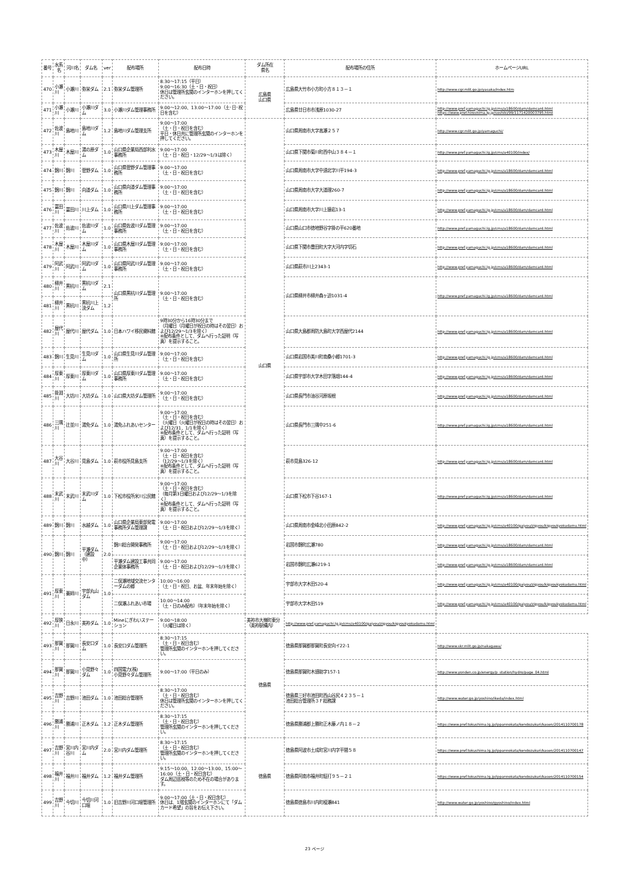| 番号 | 水系名 | 河川名 | ダム名 | ver | 配布場所 | 配布日時 | ダム所在 県名 | 配布場所の住所 | ホームページURL |
| --- | --- | --- | --- | --- | --- | --- | --- | --- | --- |
| 470 | 小瀬川 | 小瀬川 | 弥栄ダム | 2.1 | 弥栄ダム管理所 | 8:30～17:15（平日） 9:00～16:30（土・日・祝日） 休日は管理所玄関のインターホンを押してください。 | 広島県 山口県 | 広島県大竹市小方町小方８１３－１ | http://www.cgr.mlit.go.jp/yasaka/index.htm |
| 471 | 小瀬川 | 小瀬川 | 小瀬川ダム | 3.0 | 小瀬川ダム管理事務所 | 9:00～12:00、13:00～17:00（土･日･祝日を含む） | | 広島県廿日市市浅原1030-27 | http://www.pref.yamaguchi.lg.jp/cms/a18600/dam/damcard.html https://www.pref.hiroshima.lg.jp/soshiki/99/1171420003795.html |
| 472 | 佐波川 | 島地川 | 島地川ダム | 1.2 | 島地川ダム管理支所 | 9:00～17:00 （土・日・祝日を含む） 平日・休日共に管理所玄関のインターホンを押してください。 | 山口県 | 山口県周南市大字高瀬２５７ | http://www.cgr.mlit.go.jp/yamaguchi/ |
| 473 | 木屋川 | 木屋川 | 湯の原ダム | 1.0 | 山口県企業局西部利水事務所 | 9:00～17:00 （土・日・祝日・12/29～1/3は除く） | | 山口県下関市菊川町西中山３８４－１ | http://www.pref.yamaguchi.lg.jp/cms/a40100/index/ |
| 474 | 錦川 | 錦川 | 菅野ダム | 1.0 | 山口県菅野ダム管理事務所 | 9:00～17:00 （土・日・祝日を含む） | | 山口県周南市大字中須北字川平194-3 | http://www.pref.yamaguchi.lg.jp/cms/a18600/dam/damcard.html |
| 475 | 錦川 | 錦川 | 向道ダム | 1.0 | 山口県向道ダム管理事務所 | 9:00～17:00 （土・日・祝日を含む） | | 山口県周南市大字大道理260-7 | http://www.pref.yamaguchi.lg.jp/cms/a18600/dam/damcard.html |
| 476 | 富田川 | 富田川 | 川上ダム | 1.0 | 山口県川上ダム管理事務所 | 9:00～17:00 （土・日・祝日を含む） | | 山口県周南市大字川上猿岩13-1 | http://www.pref.yamaguchi.lg.jp/cms/a18600/dam/damcard.html |
| 477 | 佐波川 | 佐波川 | 佐波川ダム | 1.0 | 山口県佐波川ダム管理事務所 | 9:00～17:00 （土・日・祝日を含む） | | 山口県山口市徳地野谷字掛の平620番地 | http://www.pref.yamaguchi.lg.jp/cms/a18600/dam/damcard.html |
| 478 | 木屋川 | 木屋川 | 木屋川ダム | 1.0 | 山口県木屋川ダム管理事務所 | 9:00～17:00 （土・日・祝日を含む） | | 山口県下関市豊田町大字大河内字切石 | http://www.pref.yamaguchi.lg.jp/cms/a18600/dam/damcard.html |
| 479 | 阿武川 | 阿武川 | 阿武川ダム | 1.0 | 山口県阿武川ダム管理事務所 | 9:00～17:00 （土・日・祝日を含む） | | 山口県萩市川上2343-1 | http://www.pref.yamaguchi.lg.jp/cms/a18600/dam/damcard.html |
| 480 | 柳井川 | 黒杭川 | 黒杭川ダム | 2.1 | 山口県黒杭川ダム管理所 | 9:00～17:00 （土・日・祝日を含む） | | 山口県柳井市柳井森ヶ迫1031-4 | http://www.pref.yamaguchi.lg.jp/cms/a18600/dam/damcard.html |
| 481 | 柳井川 | 黒杭川 | 黒杭川上流ダム | 1.2 | | | | | |
| 482 | 屋代川 | 屋代川 | 屋代ダム | 1.0 | 日本ハワイ移民資料館 | 9時30分から16時30分まで （月曜日（月曜日が祝日の時はその翌日）および12/29～1/3を除く） ※配布条件として、ダムへ行った証明（写真）を提示すること。 | | 山口県大島郡周防大島町大字西屋代2144 | http://www.pref.yamaguchi.lg.jp/cms/a18600/dam/damcard.html |
| 483 | 錦川 | 生見川 | 生見川ダム | 1.0 | 山口県生見川ダム管理所 | 9:00～17:00 （土・日・祝日を含む） | | 山口県岩国市美川町南桑小郷1701-3 | http://www.pref.yamaguchi.lg.jp/cms/a18600/dam/damcard.html |
| 484 | 厚東川 | 厚東川 | 厚東川ダム | 1.0 | 山口県厚東川ダム管理事務所 | 9:00～17:00 （土・日・祝日を含む） | | 山口県宇部市大字木田字落畑144-4 | http://www.pref.yamaguchi.lg.jp/cms/a18600/dam/damcard.html |
| 485 | 掛淵川 | 大坊川 | 大坊ダム | 1.0 | 山口県大坊ダム管理所 | 9:00～17:00 （土・日・祝日を含む） | | 山口県長門市油谷河原坂根 | http://www.pref.yamaguchi.lg.jp/cms/a18600/dam/damcard.html |
| 486 | 三隅川 | 辻並川 | 湯免ダム | 1.0 | 湯免ふれあいセンター | 9:00～17:00 （土・日・祝日を含む） （火曜日（火曜日が祝日の時はその翌日）および12/31、1/1を除く） ※配布条件として、ダムへ行った証明（写真）を提示すること。 | | 山口県長門市三隅中251-6 | http://www.pref.yamaguchi.lg.jp/cms/a18600/dam/damcard.html |
| 487 | 大谷川 | 大谷川 | 見島ダム | 1.0 | 萩市役所見島支所 | 9:00～17:00 （土・日・祝日を含む） （12/29～1/3を除く） ※配布条件として、ダムへ行った証明（写真）を提示すること。 | | 萩市見島326-12 | http://www.pref.yamaguchi.lg.jp/cms/a18600/dam/damcard.html |
| 488 | 末武川 | 末武川 | 末武川ダム | 1.0 | 下松市役所米川公民館 | 9:00～17:00 （土・日・祝日を含む） （毎月第3日曜日および12/29～1/3を除く） ※配布条件として、ダムへ行った証明（写真）を提示すること。 | | 山口県下松市下谷167-1 | http://www.pref.yamaguchi.lg.jp/cms/a18600/dam/damcard.html |
| 489 | 錦川 | 錦川 | 水越ダム | 1.0 | 山口県企業局東部発電事務所ダム管理課 | 9:00～17:00 （土・日・祝日および12/29～1/3を除く） | | 山口県周南市金峰北小田原842-2 | http://www.pref.yamaguchi.lg.jp/cms/a40100/gaiyou/zigyou/kigyoukyokudamu.html |
| 490 | 錦川 | 錦川 | 平瀬ダム （建設中） | 2.0 | 錦川総合開発事務所 | 9:00～17:00 （土・日・祝日および12/29～1/3を除く） | | 岩国市錦町広瀬780 | http://www.pref.yamaguchi.lg.jp/cms/a18600/dam/damcard.html |
| | | | | | 平瀬ダム建設工事共同企業体事務所 | 9:00～17:00 （土・日・祝日および12/29～1/3を除く） | | 岩国市錦町広瀬6219-1 | http://www.pref.yamaguchi.lg.jp/cms/a18600/dam/damcard.html |
| 491 | 厚東川 | 薬師川 | 宇部丸山ダム | 1.0 | 二俣瀬地域交流センターダムの郷 | 10:00～16:00 （土・日・祝日、お盆、年末年始を除く） | | 宇部市大字木田520-4 | http://www.pref.yamaguchi.lg.jp/cms/a40100/gaiyou/zigyou/kigyoukyokudamu.html |
| | | | | | 二俣瀬ふれあい市場 | 10:00～14:00 （土・日のみ配布）（年末年始を除く） | | 宇部市大字木田519 | http://www.pref.yamaguchi.lg.jp/cms/a40100/gaiyou/zigyou/kigyoukyokudamu.html |
| 492 | 厚狭川 | 日永川 | 美祢ダム | 1.0 | Mineにぎわいステーション | 9:00～18:00 （火曜日は除く） | 美祢市大嶺町東分（美祢駅構内） | http://www.pref.yamaguchi.lg.jp/cms/a40100/gaiyou/zigyou/kigyoukyokudamu.html | |
| 493 | 那賀川 | 那賀川 | 長安口ダム | 1.0 | 長安口ダム管理所 | 8:30～17:15 （土・日・祝日含む） 管理所玄関のインターホンを押してください。 | 徳島県 | 徳島県那賀郡那賀町長安向イ22-1 | http://www.skr.mlit.go.jp/nakagawa/ |
| 494 | 那賀川 | 那賀川 | 小見野々ダム | 1.0 | 四国電力(株) 小見野々ダム管理所 | 9:00～17:00（平日のみ） | | 徳島県那賀町木頭助字157-1 | http://www.yonden.co.jp/energy/p_station/hydro/page_04.html |
| 495 | 吉野川 | 吉野川 | 池田ダム | 1.0 | 池田総合管理所 | 8:30～17:00 （土・日・祝日含む） 休日は管理所玄関のインターホンを押してください。 | | 徳島県三好市池田町西山谷尻４２３５－１ 池田総合管理所３Ｆ総務課 | http://www.water.go.jp/yoshino/ikeda/index.html |
| 496 | 勝浦川 | 勝浦川 | 正木ダム | 1.2 | 正木ダム管理所 | 8:30～17:15 （土・日・祝日含む） 管理所玄関のインターホンを押してください。 | | 徳島県勝浦郡上勝町正木藤ノ内１８－２ | https://www.pref.tokushima.lg.jp/ippannokata/kendozukuri/kasen/2014110700178 |
| 497 | 吉野川 | 宮川内谷川 | 宮川内ダム | 2.0 | 宮川内ダム管理所 | 8:30～17:15 （土・日・祝日含む） 管理所玄関のインターホンを押してください。 | 徳島県 | 徳島県阿波市土成町宮川内字平間５８ | https://www.pref.tokushima.lg.jp/ippannokata/kendozukuri/kasen/2014110700147 |
| 498 | 福井川 | 福井川 | 福井ダム | 1.2 | 福井ダム管理所 | 9:15～10:00、12:00～13:00、15:00～16:00（土・日・祝日含む） ダム周辺巡視等のため不在の場合があります。 | | 徳島県阿南市福井町鉦打９５－２１ | https://www.pref.tokushima.lg.jp/ippannokata/kendozukuri/kasen/2014110700154 |
| 499 | 吉野川 | 今切川 | 今切川河口堰 | 1.0 | 旧吉野川河口堰管理所 | 9:00～17:00（土・日・祝日含む） 休日は、1階玄関のインターホンにて「ダムカード希望」の旨をお伝え下さい。 | | 徳島県徳島市川内町榎瀬841 | http://www.water.go.jp/yoshino/gyoshino/index.html |
23 ページ